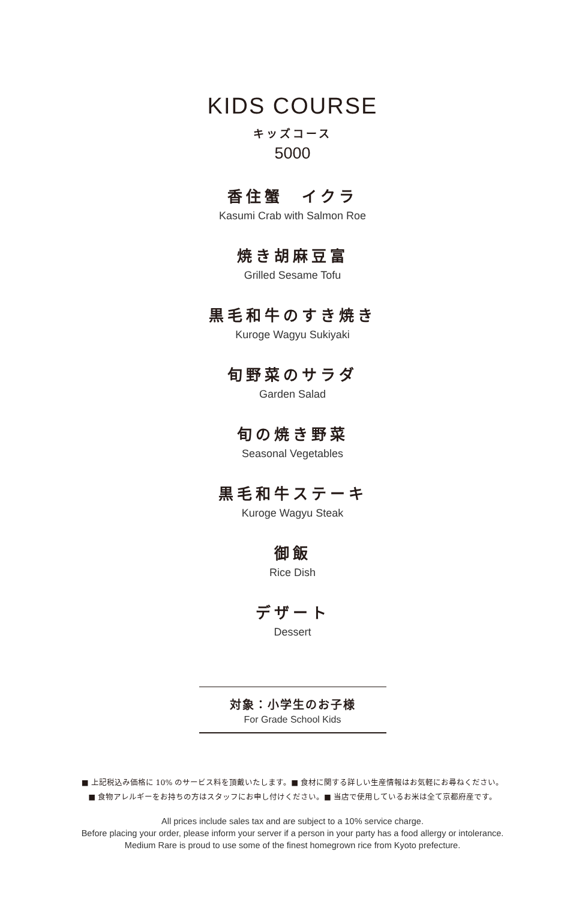KIDS COURSE
キッズコース
5000
香住蟹　イクラ
Kasumi Crab with Salmon Roe
焼き胡麻豆富
Grilled Sesame Tofu
黒毛和牛のすき焼き
Kuroge Wagyu Sukiyaki
旬野菜のサラダ
Garden Salad
旬の焼き野菜
Seasonal Vegetables
黒毛和牛ステーキ
Kuroge Wagyu Steak
御飯
Rice Dish
デザート
Dessert
対象：小学生のお子様
For Grade School Kids
■ 上記税込み価格に 10% のサービス料を頂戴いたします。■ 食材に関する詳しい生産情報はお気軽にお尋ねください。
■ 食物アレルギーをお持ちの方はスタッフにお申し付けください。■ 当店で使用しているお米は全て京都府産です。
All prices include sales tax and are subject to a 10% service charge.
Before placing your order, please inform your server if a person in your party has a food allergy or intolerance.
Medium Rare is proud to use some of the finest homegrown rice from Kyoto prefecture.